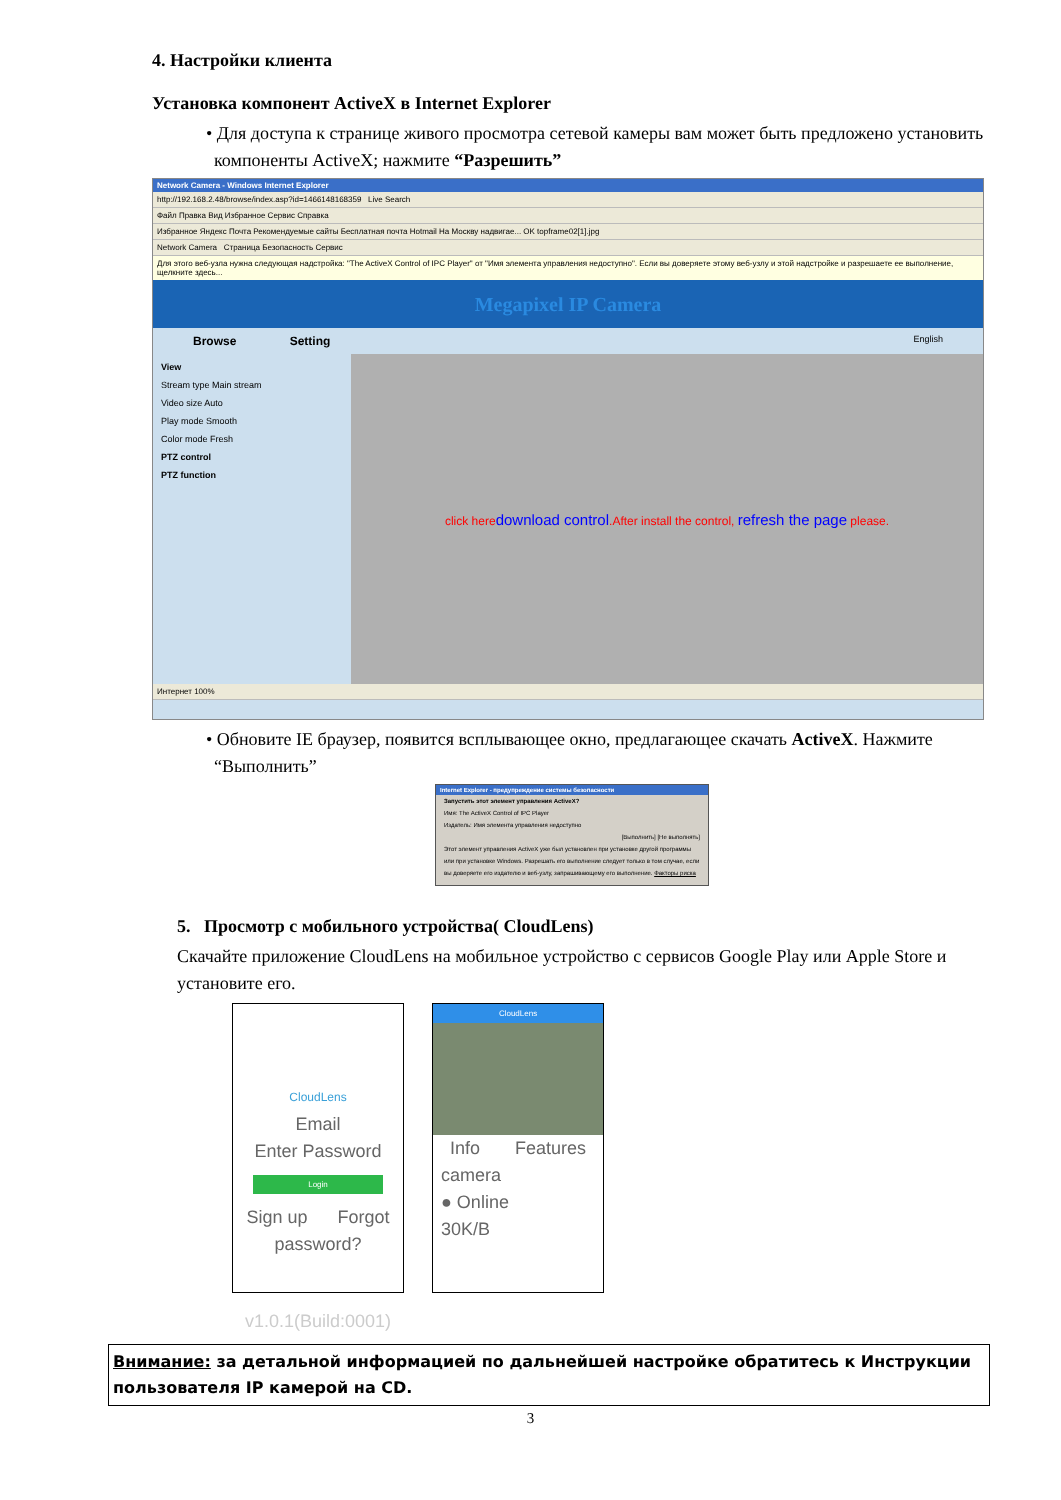4. Настройки клиента
Установка компонент ActiveX в Internet Explorer
• Для доступа к странице живого просмотра сетевой камеры вам может быть предложено установить компоненты ActiveX; нажмите “Разрешить”
Network Camera - Windows Internet Explorer
http://192.168.2.48/browse/index.asp?id=1466148168359 Live Search
Файл Правка Вид Избранное Сервис Справка
Избранное Яндекс Почта Рекомендуемые сайты Бесплатная почта Hotmail На Москву надвигае... OK topframe02[1].jpg
Network Camera Страница Безопасность Сервис
Для этого веб-узла нужна следующая надстройка: "The ActiveX Control of IPC Player" от "Имя элемента управления недоступно". Если вы доверяете этому веб-узлу и этой надстройке и разрешаете ее выполнение, щелкните здесь...
Megapixel IP Camera
Browse Setting English
View
Stream type Main stream
Video size Auto
Play mode Smooth
Color mode Fresh
PTZ control
PTZ function
click heredownload control.After install the control, refresh the page please.
Интернет 100%
• Обновите IE браузер, появится всплывающее окно, предлагающее скачать ActiveX. Нажмите “Выполнить”
Internet Explorer - предупреждение системы безопасности
Запустить этот элемент управления ActiveX?
Имя: The ActiveX Control of IPC Player
Издатель: Имя элемента управления недоступно
[Выполнить] [Не выполнять]
Этот элемент управления ActiveX уже был установлен при установке другой программы или при установке Windows. Разрешать его выполнение следует только в том случае, если вы доверяете его издателю и веб-узлу, запрашивающему его выполнение. Факторы риска
5. Просмотр с мобильного устройства( CloudLens)
Скачайте приложение CloudLens на мобильное устройство с сервисов Google Play или Apple Store и установите его.
CloudLens
Email
Enter Password
Login
Sign up Forgot password?
v1.0.1(Build:0001)
CloudLens
Info Features
camera
● Online 30K/B
Внимание: за детальной информацией по дальнейшей настройке обратитесь к Инструкции пользователя IP камерой на CD.
3